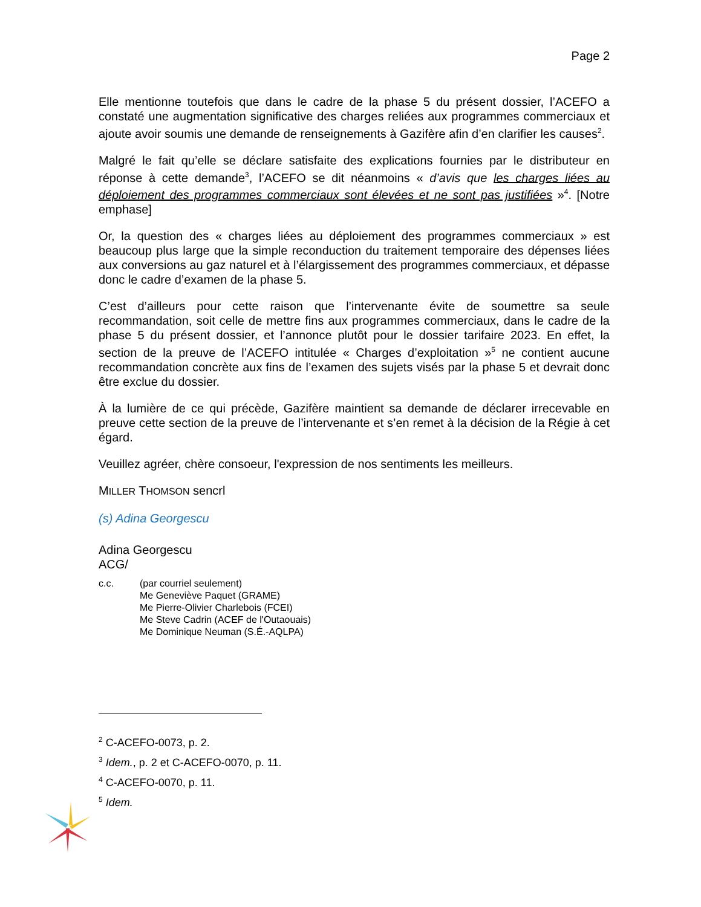Page 2
Elle mentionne toutefois que dans le cadre de la phase 5 du présent dossier, l’ACEFO a constaté une augmentation significative des charges reliées aux programmes commerciaux et ajoute avoir soumis une demande de renseignements à Gazifère afin d’en clarifier les causes<sup>2</sup>.
Malgré le fait qu’elle se déclare satisfaite des explications fournies par le distributeur en réponse à cette demande<sup>3</sup>, l’ACEFO se dit néanmoins « d’avis que les charges liées au déploiement des programmes commerciaux sont élevées et ne sont pas justifiées »<sup>4</sup>. [Notre emphase]
Or, la question des « charges liées au déploiement des programmes commerciaux » est beaucoup plus large que la simple reconduction du traitement temporaire des dépenses liées aux conversions au gaz naturel et à l’élargissement des programmes commerciaux, et dépasse donc le cadre d’examen de la phase 5.
C’est d’ailleurs pour cette raison que l’intervenante évite de soumettre sa seule recommandation, soit celle de mettre fins aux programmes commerciaux, dans le cadre de la phase 5 du présent dossier, et l’annonce plutôt pour le dossier tarifaire 2023. En effet, la section de la preuve de l’ACEFO intitulée « Charges d’exploitation »<sup>5</sup> ne contient aucune recommandation concrète aux fins de l’examen des sujets visés par la phase 5 et devrait donc être exclue du dossier.
À la lumière de ce qui précède, Gazifère maintient sa demande de déclarer irrecevable en preuve cette section de la preuve de l’intervenante et s’en remet à la décision de la Régie à cet égard.
Veuillez agréer, chère consoeur, l'expression de nos sentiments les meilleurs.
MILLER THOMSON sencrl
(s) Adina Georgescu
Adina Georgescu
ACG/
c.c. (par courriel seulement)
Me Geneviève Paquet (GRAME)
Me Pierre-Olivier Charlebois (FCEI)
Me Steve Cadrin (ACEF de l'Outaouais)
Me Dominique Neuman (S.É.-AQLPA)
<sup>2</sup> C-ACEFO-0073, p. 2.
<sup>3</sup> Idem., p. 2 et C-ACEFO-0070, p. 11.
<sup>4</sup> C-ACEFO-0070, p. 11.
<sup>5</sup> Idem.